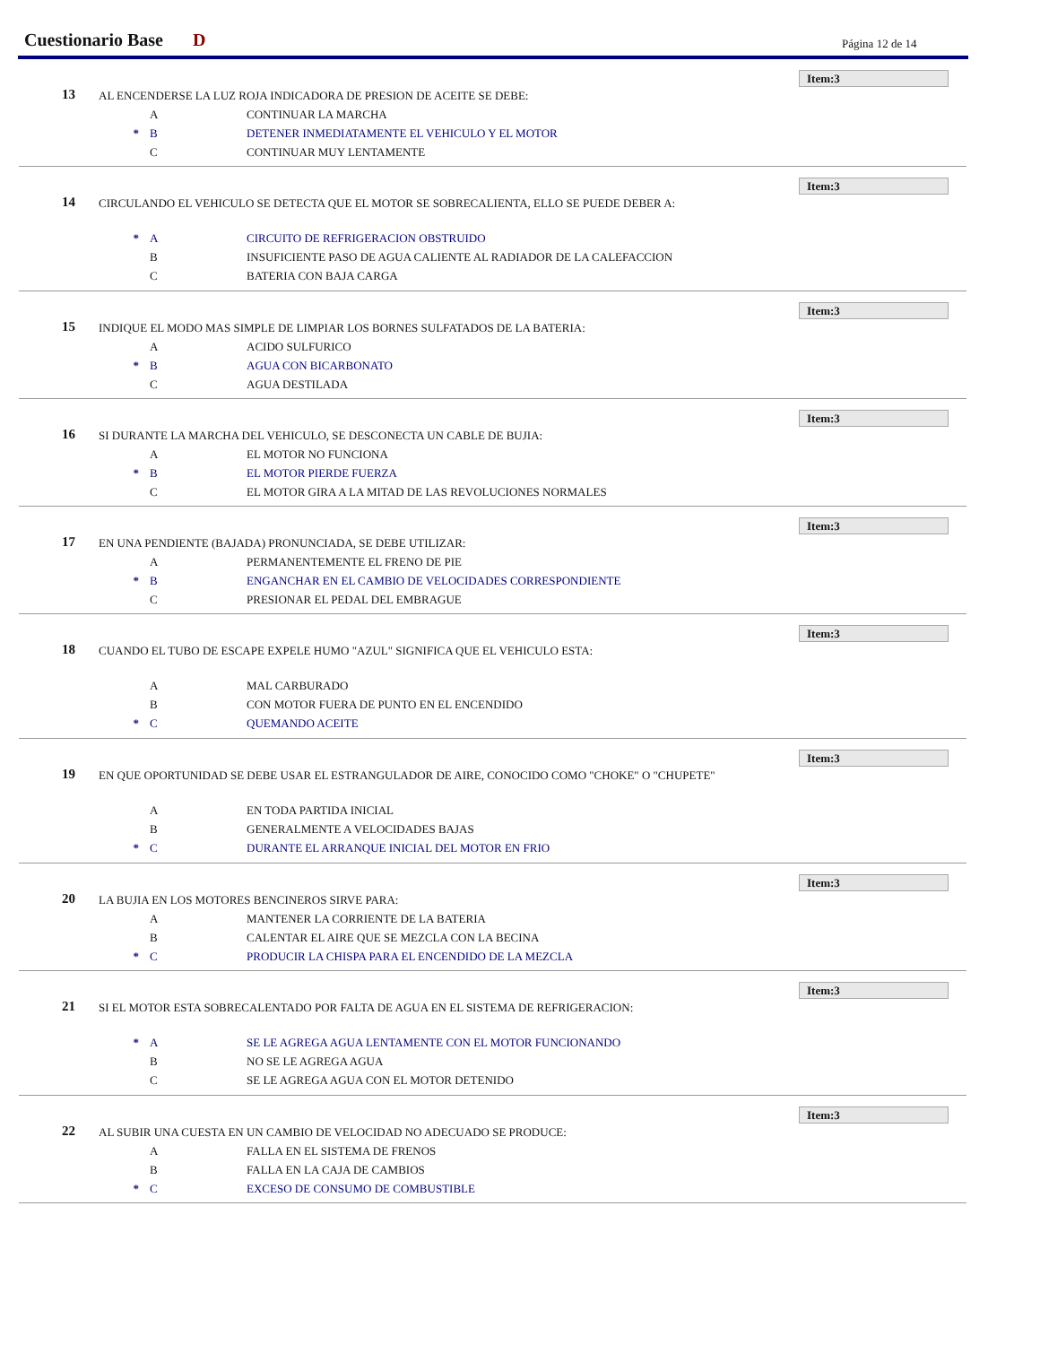Cuestionario Base D Página 12 de 14
Item:3
13
AL ENCENDERSE LA LUZ ROJA INDICADORA DE PRESION DE ACEITE SE DEBE:
A CONTINUAR LA MARCHA
* B DETENER INMEDIATAMENTE EL VEHICULO Y EL MOTOR
C CONTINUAR MUY LENTAMENTE
Item:3
14
CIRCULANDO EL VEHICULO SE DETECTA QUE EL MOTOR SE SOBRECALIENTA, ELLO SE PUEDE DEBER A:
* A CIRCUITO DE REFRIGERACION OBSTRUIDO
B INSUFICIENTE PASO DE AGUA CALIENTE AL RADIADOR DE LA CALEFACCION
C BATERIA CON BAJA CARGA
Item:3
15
INDIQUE EL MODO MAS SIMPLE DE LIMPIAR LOS BORNES SULFATADOS DE LA BATERIA:
A ACIDO SULFURICO
* B AGUA CON BICARBONATO
C AGUA DESTILADA
Item:3
16
SI DURANTE LA MARCHA DEL VEHICULO, SE DESCONECTA UN CABLE DE BUJIA:
A EL MOTOR NO FUNCIONA
* B EL MOTOR PIERDE FUERZA
C EL MOTOR GIRA A LA MITAD DE LAS REVOLUCIONES NORMALES
Item:3
17
EN UNA PENDIENTE (BAJADA) PRONUNCIADA, SE DEBE UTILIZAR:
A PERMANENTEMENTE EL FRENO DE PIE
* B ENGANCHAR EN EL CAMBIO DE VELOCIDADES CORRESPONDIENTE
C PRESIONAR EL PEDAL DEL EMBRAGUE
Item:3
18
CUANDO EL TUBO DE ESCAPE EXPELE HUMO "AZUL" SIGNIFICA QUE EL VEHICULO ESTA:
A MAL CARBURADO
B CON MOTOR FUERA DE PUNTO EN EL ENCENDIDO
* C QUEMANDO ACEITE
Item:3
19
EN QUE OPORTUNIDAD SE DEBE USAR EL ESTRANGULADOR DE AIRE, CONOCIDO COMO "CHOKE" O "CHUPETE"
A EN TODA PARTIDA INICIAL
B GENERALMENTE A VELOCIDADES BAJAS
* C DURANTE EL ARRANQUE INICIAL DEL MOTOR EN FRIO
Item:3
20
LA BUJIA EN LOS MOTORES BENCINEROS SIRVE PARA:
A MANTENER LA CORRIENTE DE LA BATERIA
B CALENTAR EL AIRE QUE SE MEZCLA CON LA BECINA
* C PRODUCIR LA CHISPA PARA EL ENCENDIDO DE LA MEZCLA
Item:3
21
SI EL MOTOR ESTA SOBRECALENTADO POR FALTA DE AGUA EN EL SISTEMA DE REFRIGERACION:
* A SE LE AGREGA AGUA LENTAMENTE CON EL MOTOR FUNCIONANDO
B NO SE LE AGREGA AGUA
C SE LE AGREGA AGUA CON EL MOTOR DETENIDO
Item:3
22
AL SUBIR UNA CUESTA EN UN CAMBIO DE VELOCIDAD NO ADECUADO SE PRODUCE:
A FALLA EN EL SISTEMA DE FRENOS
B FALLA EN LA CAJA DE CAMBIOS
* C EXCESO DE CONSUMO DE COMBUSTIBLE